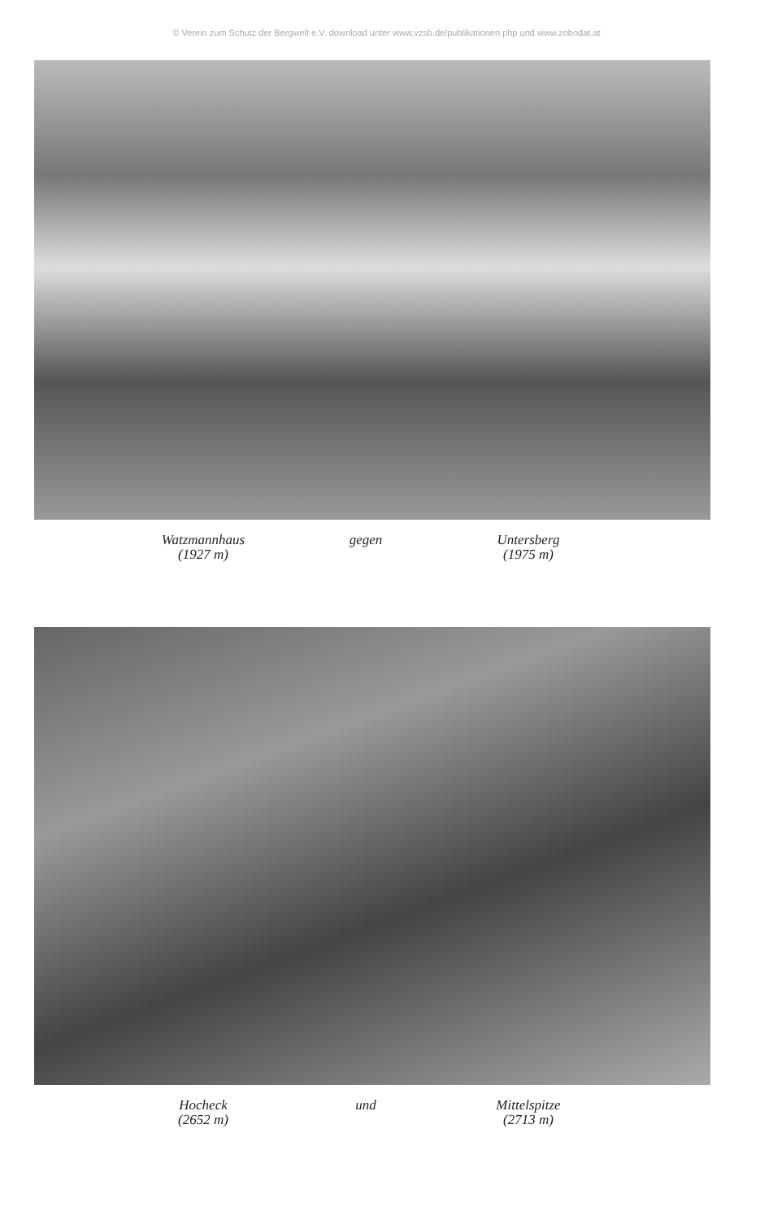© Verein zum Schutz der Bergwelt e.V. download unter www.vzsb.de/publikationen.php und www.zobodat.at
Watzmannhaus
(1927 m)
gegen Untersberg
(1975 m)
Hocheck
(2652 m)
und Mittelspitze
(2713 m)